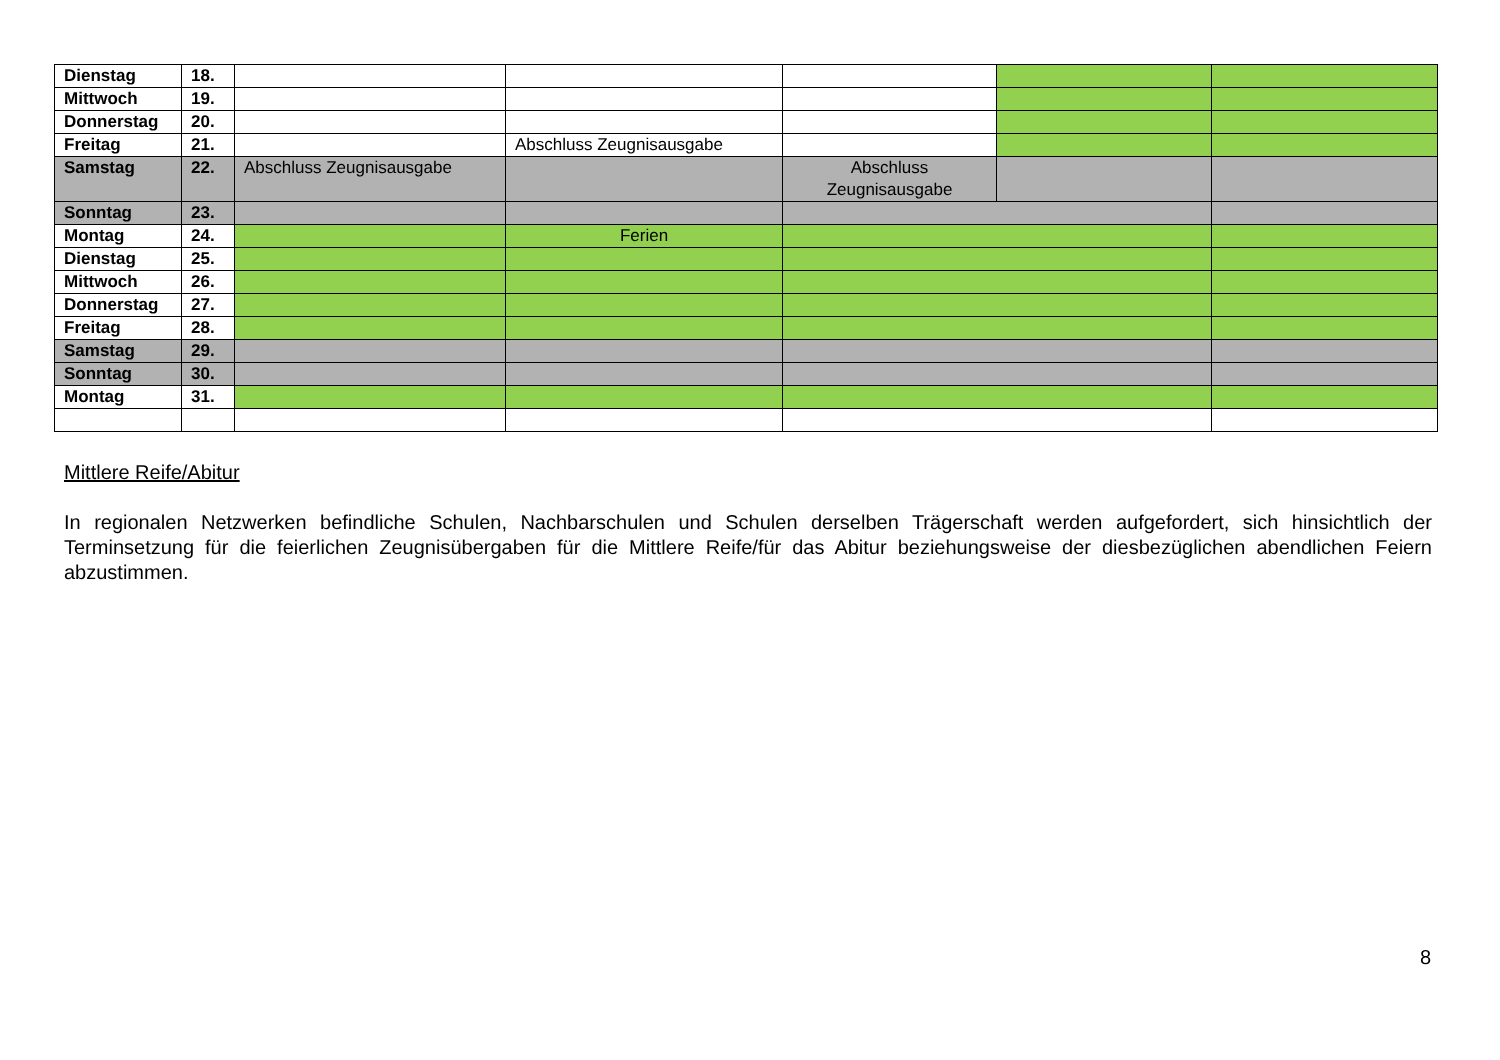| Dienstag | 18. | | | | | |
| Mittwoch | 19. | | | | | |
| Donnerstag | 20. | | | | | |
| Freitag | 21. | | Abschluss Zeugnisausgabe | | | |
| Samstag | 22. | Abschluss Zeugnisausgabe | | Abschluss Zeugnisausgabe | | |
| Sonntag | 23. | | | | | |
| Montag | 24. | | Ferien | | | |
| Dienstag | 25. | | | | | |
| Mittwoch | 26. | | | | | |
| Donnerstag | 27. | | | | | |
| Freitag | 28. | | | | | |
| Samstag | 29. | | | | | |
| Sonntag | 30. | | | | | |
| Montag | 31. | | | | | |
Mittlere Reife/Abitur
In regionalen Netzwerken befindliche Schulen, Nachbarschulen und Schulen derselben Trägerschaft werden aufgefordert, sich hinsichtlich der Terminsetzung für die feierlichen Zeugnisübergaben für die Mittlere Reife/für das Abitur beziehungsweise der diesbezüglichen abendlichen Feiern abzustimmen.
8